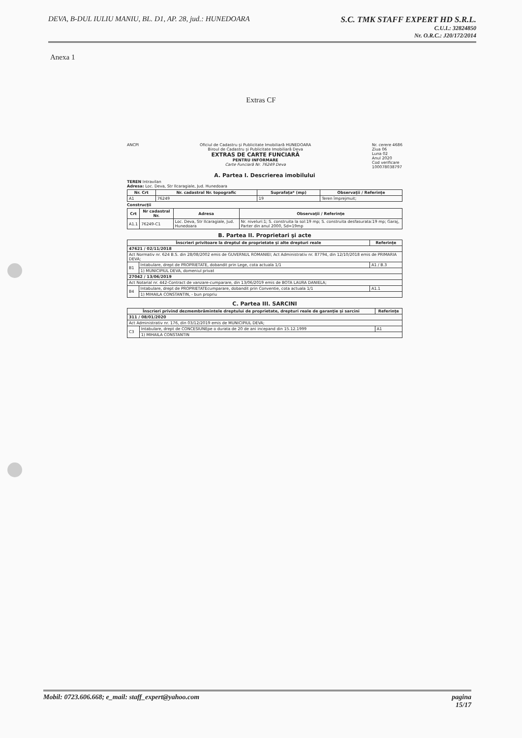DEVA, B-DUL IULIU MANIU, BL. D1, AP. 28, jud.: HUNEDOARA
S.C. TMK STAFF EXPERT HD S.R.L.
C.U.I.: 32824850
Nr. O.R.C.: J20/172/2014
Anexa 1
Extras CF
ANCPI Oficiul de Cadastru şi Publicitate Imobiliară HUNEDOARA
Biroul de Cadastru şi Publicitate Imobiliară Deva
EXTRAS DE CARTE FUNCIARĂ
PENTRU INFORMARE
Carte Funciară Nr. 76249 Deva
Nr. cerere 4686
Ziua 06
Luna 02
Anul 2020
Cod verificare
100078038797
A. Partea I. Descrierea imobilului
TEREN Intravilan
Adresa: Loc. Deva, Str Ilcaragiale, Jud. Hunedoara
| Nr. Crt | Nr. cadastral Nr. topografic | Suprafaţa* (mp) | Observaţii / Referinţe |
| --- | --- | --- | --- |
| A1 | 76249 | 19 | Teren împrejmuit; |
Construcţii
| Crt | Nr cadastral Nr. | Adresa | Observaţii / Referinţe |
| --- | --- | --- | --- |
| A1.1 | 76249-C1 | Loc. Deva, Str Ilcaragiale, Jud. Hunedoara | Nr. niveluri:1; S. construita la sol:19 mp; S. construita desfasurata:19 mp; Garaj, Parter din anul 2000, Sd=19mp |
B. Partea II. Proprietari şi acte
| Înscrieri privitoare la dreptul de proprietate şi alte drepturi reale | | Referinţe |
| --- | --- | --- |
| 47621 / 02/11/2018 | | |
| Act Normativ nr. 624 B.S. din 28/08/2002 emis de GUVERNUL ROMANIEI; Act Administrativ nr. 87794, din 12/10/2018 emis de PRIMARIA DEVA; | | |
| B1 | Intabulare, drept de PROPRIETATE, dobandit prin Lege, cota actuala 1/1 | A1 / B.3 |
| | 1) MUNICIPIUL DEVA, domeniul privat | |
| 27042 / 13/06/2019 | | |
| Act Notarial nr. 442-Contract de vanzare-cumparare, din 13/06/2019 emis de BOTA LAURA DANIELA; | | |
| B4 | Intabulare, drept de PROPRIETATEcumparare, dobandit prin Conventie, cota actuala 1/1 | A1.1 |
| | 1) MIHAILA CONSTANTIN, - bun propriu | |
C. Partea III. SARCINI
| Înscrieri privind dezmembrămintele dreptului de proprietate, drepturi reale de garanţie şi sarcini | | Referinţe |
| --- | --- | --- |
| 311 / 08/01/2020 | | |
| Act Administrativ nr. 176, din 03/12/2019 emis de MUNICIPIUL DEVA; | | |
| C3 | Intabulare, drept de CONCESIUNEpe o durata de 20 de ani incepand din 15.12.1999 | A1 |
| | 1) MIHAILA CONSTANTIN | |
Mobil: 0723.606.668; e_mail: staff_expert@yahoo.com
pagina
15/17